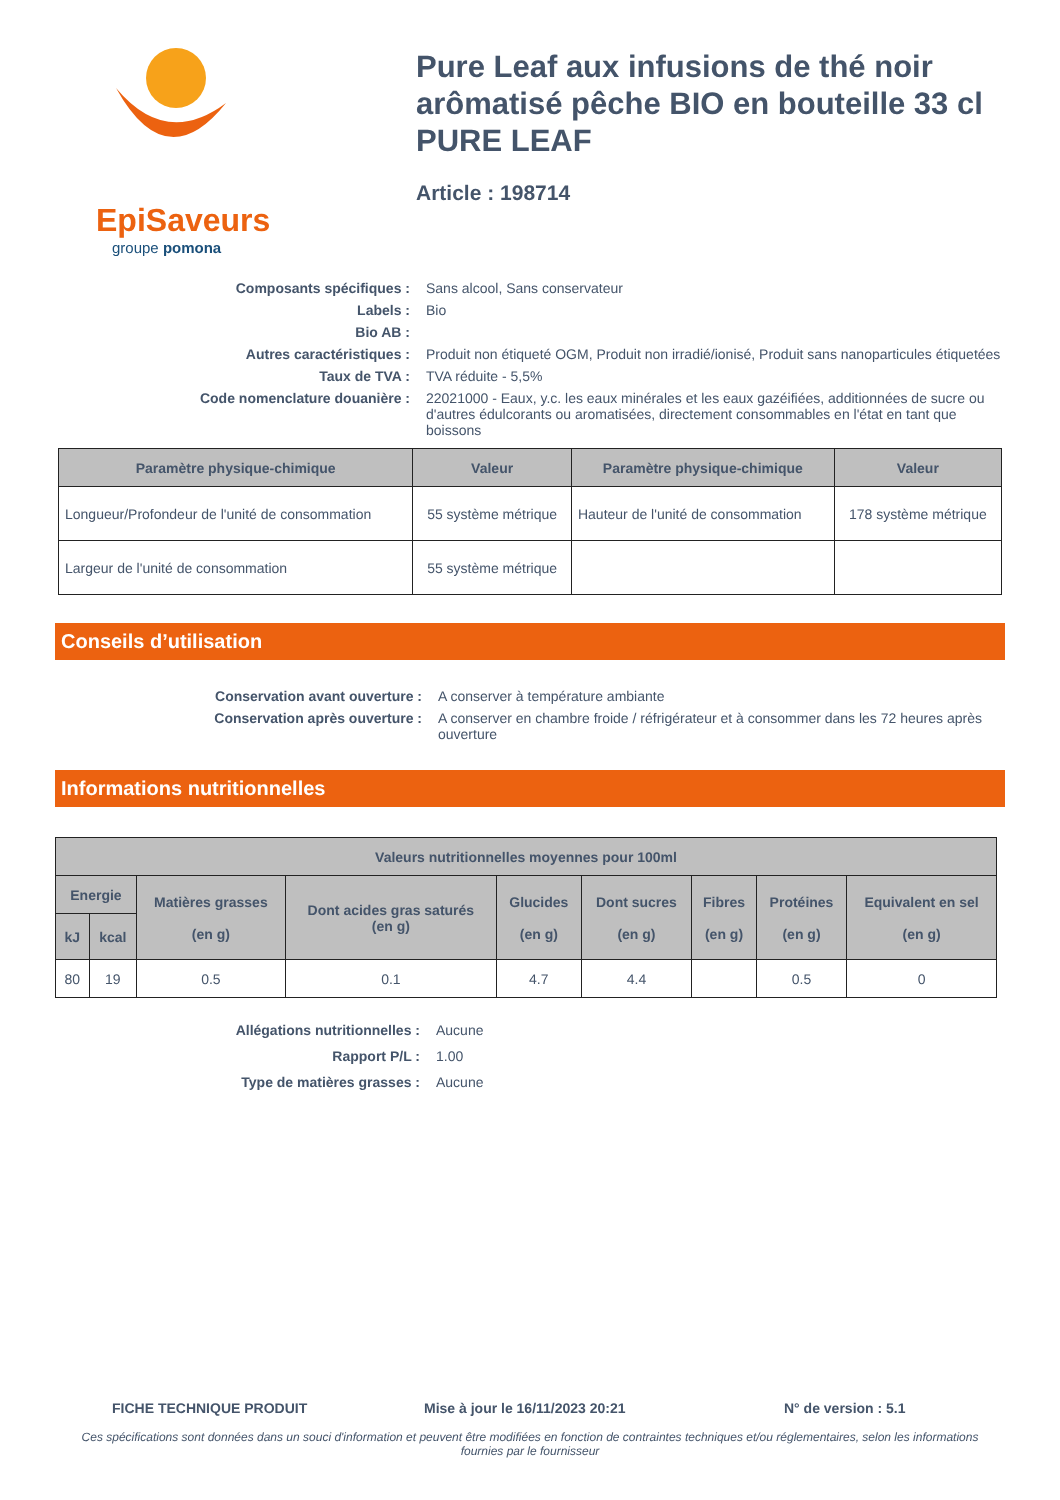EpiSaveurs
groupe pomona
Pure Leaf aux infusions de thé noir arômatisé pêche BIO en bouteille 33 cl PURE LEAF
Article : 198714
Composants spécifiques :
Sans alcool, Sans conservateur
Labels :
Bio
Bio AB :
Autres caractéristiques :
Produit non étiqueté OGM, Produit non irradié/ionisé, Produit sans nanoparticules étiquetées
Taux de TVA :
TVA réduite - 5,5%
Code nomenclature douanière :
22021000 - Eaux, y.c. les eaux minérales et les eaux gazéifiées, additionnées de sucre ou d'autres édulcorants ou aromatisées, directement consommables en l'état en tant que boissons
| Paramètre physique-chimique | Valeur | Paramètre physique-chimique | Valeur |
| --- | --- | --- | --- |
| Longueur/Profondeur de l'unité de consommation | 55 système métrique | Hauteur de l'unité de consommation | 178 système métrique |
| Largeur de l'unité de consommation | 55 système métrique | | |
Conseils d’utilisation
Conservation avant ouverture :
A conserver à température ambiante
Conservation après ouverture :
A conserver en chambre froide / réfrigérateur et à consommer dans les 72 heures après ouverture
Informations nutritionnelles
| Valeurs nutritionnelles moyennes pour 100ml | | | | | | | | |
| --- | --- | --- | --- | --- | --- | --- | --- | --- |
| Energie | | Matières grasses (en g) | Dont acides gras saturés (en g) | Glucides (en g) | Dont sucres (en g) | Fibres (en g) | Protéines (en g) | Equivalent en sel (en g) |
| kJ | kcal | | | | | | | |
| 80 | 19 | 0.5 | 0.1 | 4.7 | 4.4 | | 0.5 | 0 |
Allégations nutritionnelles :
Aucune
Rapport P/L :
1.00
Type de matières grasses :
Aucune
FICHE TECHNIQUE PRODUIT Mise à jour le 16/11/2023 20:21 N° de version : 5.1
Ces spécifications sont données dans un souci d'information et peuvent être modifiées en fonction de contraintes techniques et/ou réglementaires, selon les informations fournies par le fournisseur